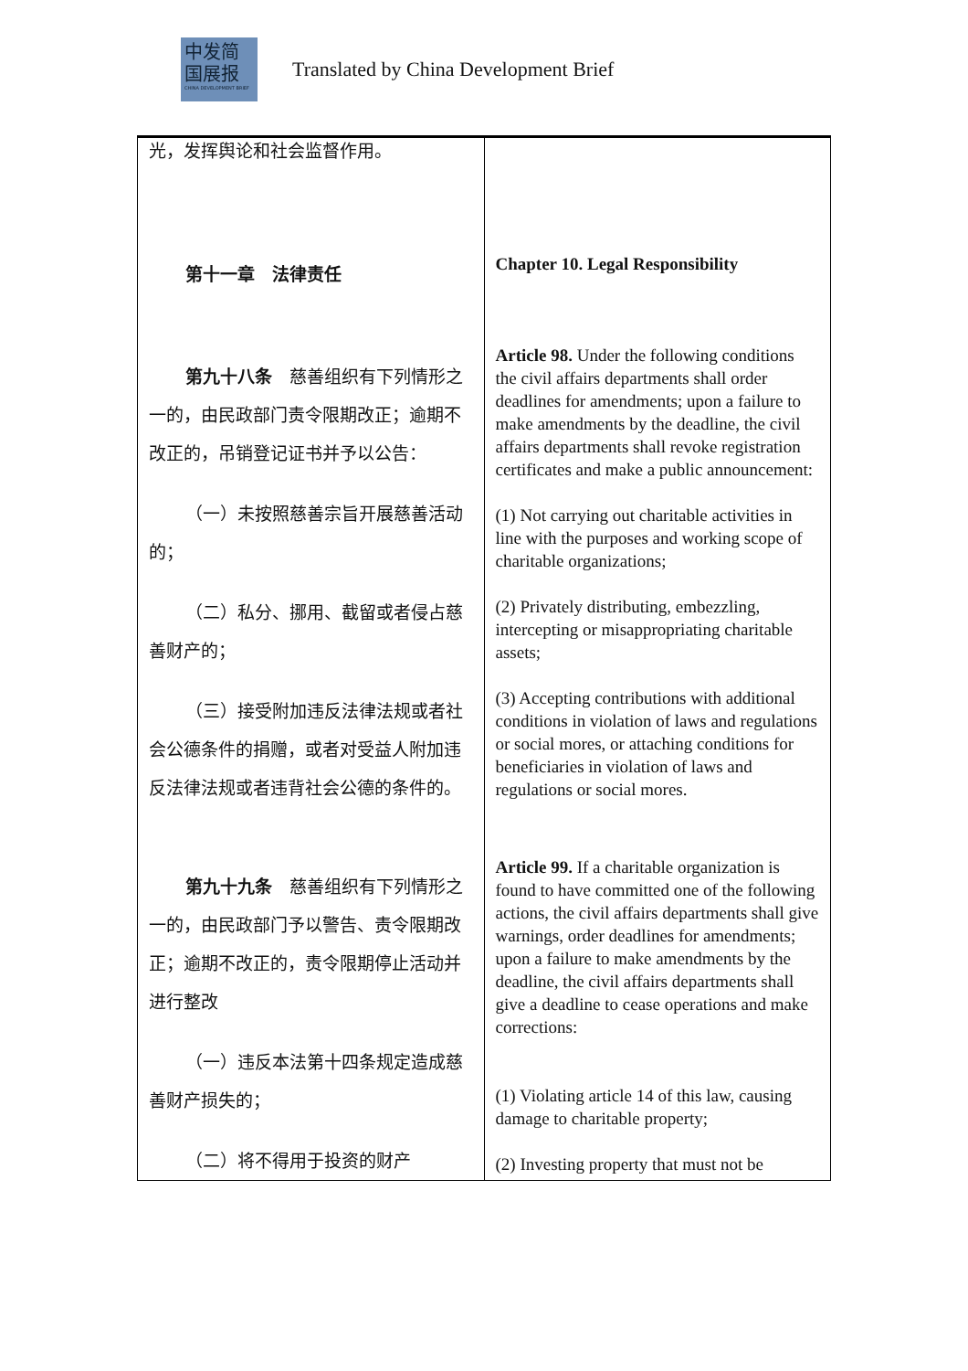中发简
国展报
CHINA DEVELOPMENT BRIEF
Translated by China Development Brief
| 光，发挥舆论和社会监督作用。 第十一章 法律责任 第九十八条 慈善组织有下列情形之一的，由民政部门责令限期改正；逾期不改正的，吊销登记证书并予以公告： （一）未按照慈善宗旨开展慈善活动的； （二）私分、挪用、截留或者侵占慈善财产的； （三）接受附加违反法律法规或者社会公德条件的捐赠，或者对受益人附加违反法律法规或者违背社会公德的条件的。 第九十九条 慈善组织有下列情形之一的，由民政部门予以警告、责令限期改正；逾期不改正的，责令限期停止活动并进行整改 （一）违反本法第十四条规定造成慈善财产损失的； （二）将不得用于投资的财产 | Chapter 10. Legal Responsibility Article 98. Under the following conditions the civil affairs departments shall order deadlines for amendments; upon a failure to make amendments by the deadline, the civil affairs departments shall revoke registration certificates and make a public announcement: (1) Not carrying out charitable activities in line with the purposes and working scope of charitable organizations; (2) Privately distributing, embezzling, intercepting or misappropriating charitable assets; (3) Accepting contributions with additional conditions in violation of laws and regulations or social mores, or attaching conditions for beneficiaries in violation of laws and regulations or social mores. Article 99. If a charitable organization is found to have committed one of the following actions, the civil affairs departments shall give warnings, order deadlines for amendments; upon a failure to make amendments by the deadline, the civil affairs departments shall give a deadline to cease operations and make corrections: (1) Violating article 14 of this law, causing damage to charitable property; (2) Investing property that must not be |